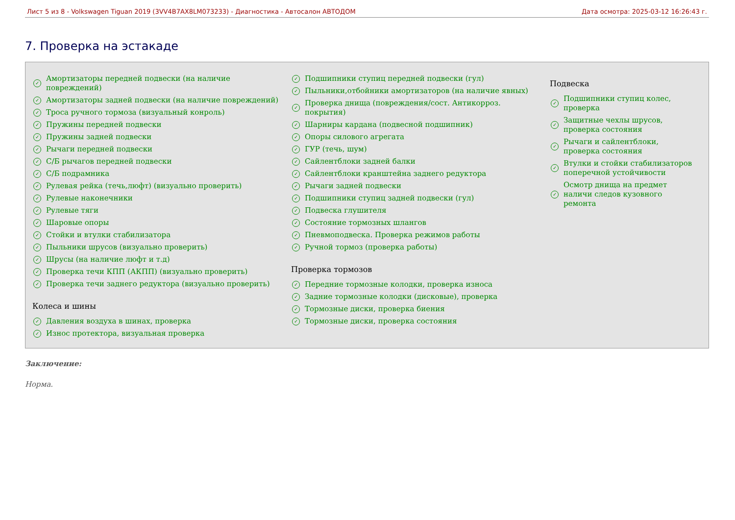Лист 5 из 8 - Volkswagen Tiguan 2019 (3VV4B7AX8LM073233) - Диагностика - Автосалон АВТОДОМ Дата осмотра: 2025-03-12 16:26:43 г.
7. Проверка на эстакаде
✓ Амортизаторы передней подвески (на наличие
повреждений)
✓ Амортизаторы задней подвески (на наличие повреждений)
✓ Троса ручного тормоза (визуальный конроль)
✓ Пружины передней подвески
✓ Пружины задней подвески
✓ Рычаги передней подвески
✓ С/Б рычагов передней подвески
✓ С/Б подрамника
✓ Рулевая рейка (течь,люфт) (визуально проверить)
✓ Рулевые наконечники
✓ Рулевые тяги
✓ Шаровые опоры
✓ Стойки и втулки стабилизатора
✓ Пыльники шрусов (визуально проверить)
✓ Шрусы (на наличие люфт и т.д)
✓ Проверка течи КПП (АКПП) (визуально проверить)
✓ Проверка течи заднего редуктора (визуально проверить)
Колеса и шины
✓ Давления воздуха в шинах, проверка
✓ Износ протектора, визуальная проверка
✓ Подшипники ступиц передней подвески (гул)
✓ Пыльники,отбойники амортизаторов (на наличие явных)
✓ Проверка днища (повреждения/сост. Антикорроз.
покрытия)
✓ Шарниры кардана (подвесной подшипник)
✓ Опоры силового агрегата
✓ ГУР (течь, шум)
✓ Сайлентблоки задней балки
✓ Сайлентблоки кранштейна заднего редуктора
✓ Рычаги задней подвески
✓ Подшипники ступиц задней подвески (гул)
✓ Подвеска глушителя
✓ Состояние тормозных шлангов
✓ Пневмоподвеска. Проверка режимов работы
✓ Ручной тормоз (проверка работы)
Проверка тормозов
✓ Передние тормозные колодки, проверка износа
✓ Задние тормозные колодки (дисковые), проверка
✓ Тормозные диски, проверка биения
✓ Тормозные диски, проверка состояния
Подвеска
✓ Подшипники ступиц колес,
проверка
✓ Защитные чехлы шрусов,
проверка состояния
✓ Рычаги и сайлентблоки,
проверка состояния
✓ Втулки и стойки стабилизаторов
поперечной устойчивости
✓ Осмотр днища на предмет
наличи следов кузовного
ремонта
Заключение:
Норма.